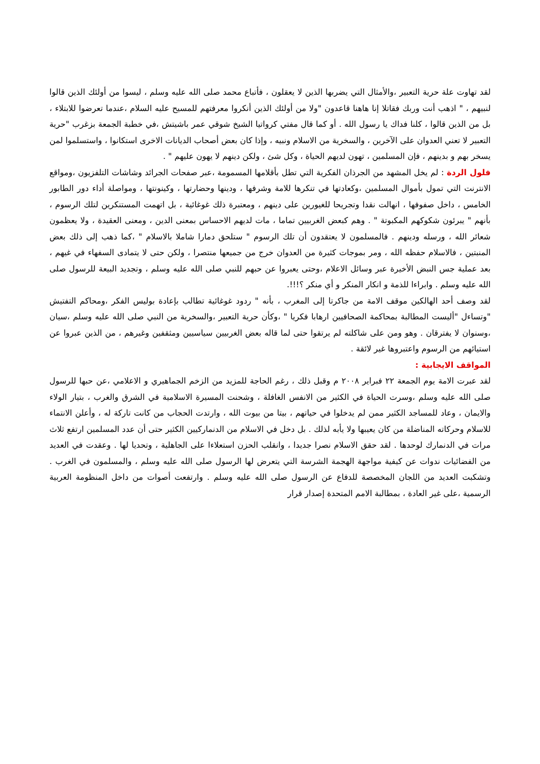لقد تهاوت علة حرية التعبير ،والأمثال التي يضربها الذين لا يعقلون ، فأتباع محمد صلى الله عليه وسلم ، ليسوا من أولئك الذين قالوا لنبيهم ، " اذهب أنت وربك فقاتلا إنا هاهنا قاعدون "ولا من أولئك الذين أنكروا معرفتهم للمسيح عليه السلام ،عندما تعرضوا للابتلاء ، بل من الذين قالوا ، كلنا فداك يا رسول الله . أو كما قال مفتي كرواتيا الشيخ شوقي عمر باشيتش ،في خطبة الجمعة بزغرب "حرية التعبير لا تعني العدوان على الآخرين ، والسخرية من الاسلام ونبيه ، وإذا كان بعض أصحاب الديانات الاخرى استكانوا ، واستسلموا لمن يسخر بهم و بدينهم ، فإن المسلمين ، تهون لديهم الحياة ، وكل شئ ، ولكن دينهم لا يهون عليهم " .
فلول الردة : لم يخل المشهد من الجرذان الفكرية التي تطل بأقلامها المسمومة ،عبر صفحات الجرائد وشاشات التلفزيون ،ومواقع الانترنت التي تمول بأموال المسلمين ،وكعادتها في تنكرها للامة وشرفها ، ودينها وحضارتها ، وكينونتها ، ومواصلة أداء دور الطابور الخامس ، داخل صفوفها ، انهالت نقدا وتجريحا للغيورين على دينهم ، ومعتبرة ذلك غوغائية ، بل اتهمت المستنكرين لتلك الرسوم ، بأنهم " يبرئون شكوكهم المكبوتة " . وهم كبعض الغربيين تماما ، مات لديهم الاحساس بمعنى الدين ، ومعنى العقيدة ، ولا يعظمون شعائر الله ، ورسله ودينهم . فالمسلمون لا يعتقدون أن تلك الرسوم " ستلحق دمارا شاملا بالاسلام " ،كما ذهب إلى ذلك بعض المنبتين ، فالاسلام حفظه الله ، ومر بموجات كثيرة من العدوان خرج من جميعها منتصرا ، ولكن حتى لا يتمادى السفهاء في غيهم ، بعد عملية جس النبض الأخيرة عبر وسائل الاعلام ،وحتى يعبروا عن حبهم للنبي صلى الله عليه وسلم ، وتجديد البيعة للرسول صلى الله عليه وسلم . وابراءا للذمة و انكار المنكر و أي منكر ؟!!!.
لقد وصف أحد الهالكين موقف الامة من جاكرتا إلى المغرب ، بأنه " ردود غوغائية تطالب بإعادة بوليس الفكر ،ومحاكم التفتيش "وتساءل "أليست المطالبة بمحاكمة الصحافيين ارهابا فكريا " ،وكأن حرية التعبير ،والسخرية من النبي صلى الله عليه وسلم ،سيان ،وسنوان لا يفترقان . وهو ومن على شاكلته لم يرتقوا حتى لما قاله بعض الغربيين سياسيين ومثقفين وغيرهم ، من الذين عبروا عن استيائهم من الرسوم واعتبروها غير لائقة .
المواقف الايجابية :
لقد عبرت الامة يوم الجمعة ٢٢ فبراير ٢٠٠٨ م وقبل ذلك ، رغم الحاجة للمزيد من الزخم الجماهيري و الاعلامي ،عن حبها للرسول صلى الله عليه وسلم ،وسرت الحياة في الكثير من الانفس الغافلة ، وشحنت المسيرة الاسلامية في الشرق والغرب ، بتيار الولاء والايمان ، وعاد للمساجد الكثير ممن لم يدخلوا في حياتهم ، بيتا من بيوت الله ، وارتدت الحجاب من كانت تاركة له ، وأعلن الانتماء للاسلام وحركاته المناضلة من كان يعيبها ولا يأبه لذلك . بل دخل في الاسلام من الدنماركيين الكثير حتى أن عدد المسلمين ارتفع ثلاث مرات في الدنمارك لوحدها . لقد حقق الاسلام نصرا جديدا ، وانقلب الحزن استعلاءا على الجاهلية ، وتحديا لها . وعقدت في العديد من الفضائيات ندوات عن كيفية مواجهة الهجمة الشرسة التي يتعرض لها الرسول صلى الله عليه وسلم ، والمسلمون في الغرب . وتشكبت العديد من اللجان المخصصة للدفاع عن الرسول صلى الله عليه وسلم . وارتفعت أصوات من داخل المنظومة العربية الرسمية ،على غير العادة ، بمطالبة الامم المتحدة إصدار قرار